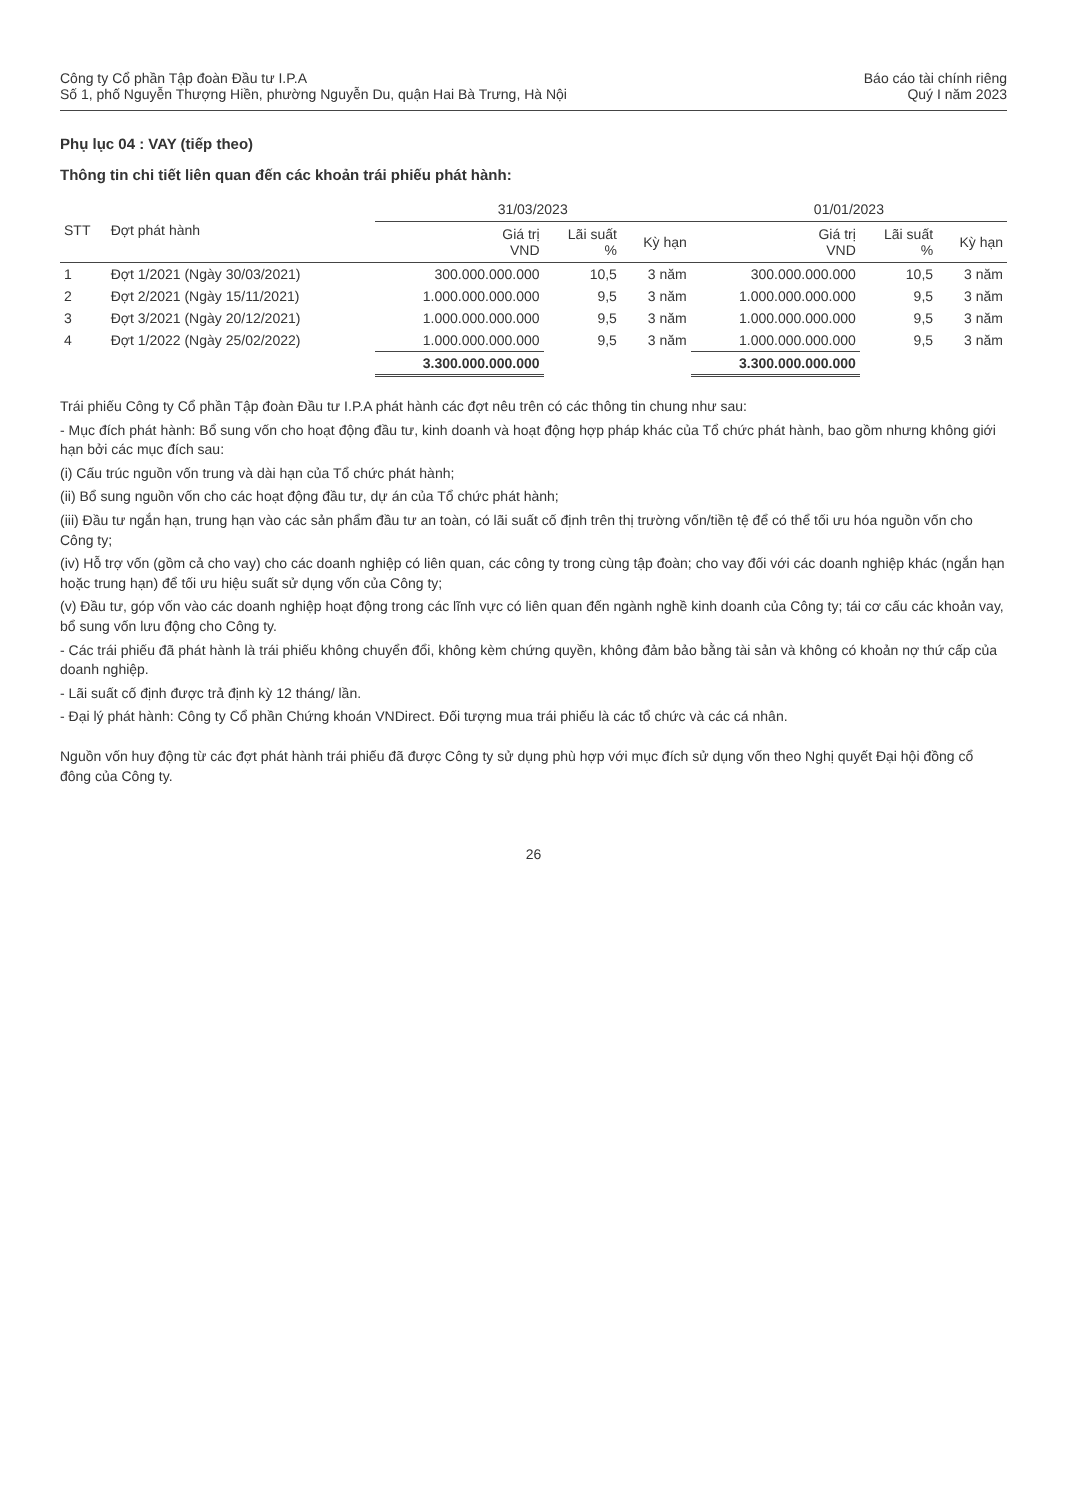Công ty Cổ phần Tập đoàn Đầu tư I.P.A
Số 1, phố Nguyễn Thượng Hiền, phường Nguyễn Du, quận Hai Bà Trưng, Hà Nội
Báo cáo tài chính riêng
Quý I năm 2023
Phụ lục 04 : VAY (tiếp theo)
Thông tin chi tiết liên quan đến các khoản trái phiếu phát hành:
| STT | Đợt phát hành | 31/03/2023 | | | 01/01/2023 | | |
| --- | --- | --- | --- | --- | --- | --- | --- |
| | | Giá trị VND | Lãi suất % | Kỳ hạn | Giá trị VND | Lãi suất % | Kỳ hạn |
| 1 | Đợt 1/2021 (Ngày 30/03/2021) | 300.000.000.000 | 10,5 | 3 năm | 300.000.000.000 | 10,5 | 3 năm |
| 2 | Đợt 2/2021 (Ngày 15/11/2021) | 1.000.000.000.000 | 9,5 | 3 năm | 1.000.000.000.000 | 9,5 | 3 năm |
| 3 | Đợt 3/2021 (Ngày 20/12/2021) | 1.000.000.000.000 | 9,5 | 3 năm | 1.000.000.000.000 | 9,5 | 3 năm |
| 4 | Đợt 1/2022 (Ngày 25/02/2022) | 1.000.000.000.000 | 9,5 | 3 năm | 1.000.000.000.000 | 9,5 | 3 năm |
| | | 3.300.000.000.000 | | | 3.300.000.000.000 | | |
Trái phiếu Công ty Cổ phần Tập đoàn Đầu tư I.P.A phát hành các đợt nêu trên có các thông tin chung như sau:
- Mục đích phát hành: Bổ sung vốn cho hoạt động đầu tư, kinh doanh và hoạt động hợp pháp khác của Tổ chức phát hành, bao gồm nhưng không giới hạn bởi các mục đích sau:
(i) Cấu trúc nguồn vốn trung và dài hạn của Tổ chức phát hành;
(ii) Bổ sung nguồn vốn cho các hoạt động đầu tư, dự án của Tổ chức phát hành;
(iii) Đầu tư ngắn hạn, trung hạn vào các sản phẩm đầu tư an toàn, có lãi suất cố định trên thị trường vốn/tiền tệ để có thể tối ưu hóa nguồn vốn cho Công ty;
(iv) Hỗ trợ vốn (gồm cả cho vay) cho các doanh nghiệp có liên quan, các công ty trong cùng tập đoàn; cho vay đối với các doanh nghiệp khác (ngắn hạn hoặc trung hạn) để tối ưu hiệu suất sử dụng vốn của Công ty;
(v) Đầu tư, góp vốn vào các doanh nghiệp hoạt động trong các lĩnh vực có liên quan đến ngành nghề kinh doanh của Công ty; tái cơ cấu các khoản vay, bổ sung vốn lưu động cho Công ty.
- Các trái phiếu đã phát hành là trái phiếu không chuyển đổi, không kèm chứng quyền, không đảm bảo bằng tài sản và không có khoản nợ thứ cấp của doanh nghiệp.
- Lãi suất cố định được trả định kỳ 12 tháng/ lần.
- Đại lý phát hành: Công ty Cổ phần Chứng khoán VNDirect. Đối tượng mua trái phiếu là các tổ chức và các cá nhân.
Nguồn vốn huy động từ các đợt phát hành trái phiếu đã được Công ty sử dụng phù hợp với mục đích sử dụng vốn theo Nghị quyết Đại hội đồng cổ đông của Công ty.
26